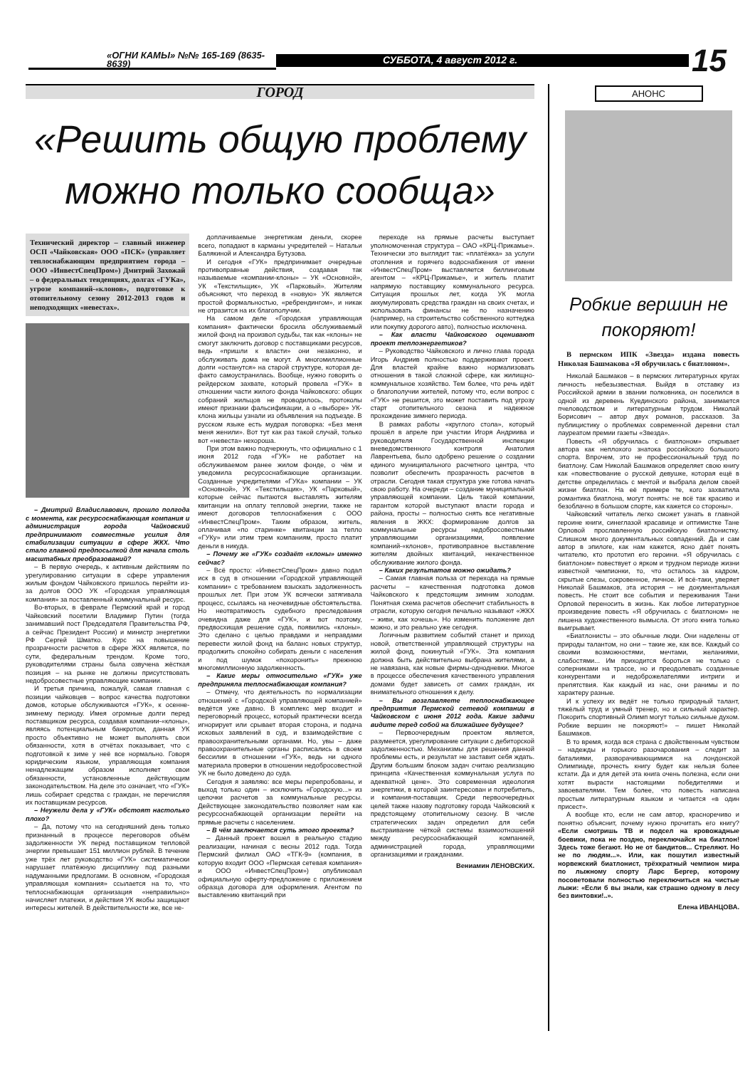«ОГНИ КАМЫ» №№ 165-169 (8635-8639)
СУББОТА, 4 август 2012 г.
15
ГОРОД
«Решить общую проблему можно только сообща»
Технический директор – главный инженер ОСП «Чайковская» ООО «ПСК» (управляет теплоснабжающим предприятием города – ООО «ИнвестСпецПром») Дмитрий Захожай – о федеральных тенденциях, долгах «ГУКа», угрозе компаний-«клонов», подготовке к отопительному сезону 2012-2013 годов и неподходящих «невестах».
– Дмитрий Владиславович, прошло полгода с момента, как ресурсоснабжающая компания и администрация города Чайковский предпринимают совместные усилия для стабилизации ситуации в сфере ЖКХ. Что стало главной предпосылкой для начала столь масштабных преобразований?
– В первую очередь, к активным действиям по урегулированию ситуации в сфере управления жилым фондом Чайковского пришлось перейти из-за долгов ООО УК «Городская управляющая компания» за поставленный коммунальный ресурс.
Во-вторых, в феврале Пермский край и город Чайковский посетили Владимир Путин (тогда занимавший пост Председателя Правительства РФ, а сейчас Президент России) и министр энергетики РФ Сергей Шматко. Курс на повышение прозрачности расчетов в сфере ЖКХ является, по сути, федеральным трендом. Кроме того, руководителями страны была озвучена жёсткая позиция – на рынке не должны присутствовать недобросовестные управляющие компании.
И третья причина, пожалуй, самая главная с позиции чайковцев – вопрос качества подготовки домов, которые обслуживаются «ГУК», к осенне-зимнему периоду. Имея огромные долги перед поставщиком ресурса, создавая компании-«клоны», являясь потенциальным банкротом, данная УК просто объективно не может выполнять свои обязанности, хотя в отчётах показывает, что с подготовкой к зиме у неё все нормально. Говоря юридическим языком, управляющая компания ненадлежащим образом исполняет свои обязанности, установленные действующим законодательством. На деле это означает, что «ГУК» лишь собирает средства с граждан, не перечисляя их поставщикам ресурсов.
– Неужели дела у «ГУК» обстоят настолько плохо?
– Да, потому что на сегодняшний день только признанный в процессе переговоров объём задолженности УК перед поставщиком тепловой энергии превышает 151 миллион рублей. В течение уже трёх лет руководство «ГУК» систематически нарушает платёжную дисциплину под разными надуманными предлогами. В основном, «Городская управляющая компания» ссылается на то, что теплоснабжающая организация «неправильно» начисляет платежи, и действия УК якобы защищают интересы жителей. В действительности же, все не-
доплачиваемые энергетикам деньги, скорее всего, попадают в карманы учредителей – Натальи Балякиной и Александра Бутузова.
И сегодня «ГУК» предпринимает очередные противоправные действия, создавая так называемые «компании-клоны» – УК «Основной», УК «Текстильщик», УК «Парковый». Жителям объясняют, что переход в «новую» УК является простой формальностью, «ребрендингом», и никак не отразится на их благополучии.
На самом деле «Городская управляющая компания» фактически бросила обслуживаемый жилой фонд на произвол судьбы, так как «клоны» не смогут заключить договор с поставщиками ресурсов, ведь «пришли к власти» они незаконно, и обслуживать дома не могут. А многомиллионные долги «останутся» на старой структуре, которая де-факто самоустранилась. Вообще, нужно говорить о рейдерском захвате, который провела «ГУК» в отношении части жилого фонда Чайковского: общих собраний жильцов не проводилось, протоколы имеют признаки фальсификации, а о «выборе» УК-клона жильцы узнали из объявления на подъезде. В русском языке есть мудрая поговорка: «Без меня меня женили». Вот тут как раз такой случай, только вот «невеста» нехороша.
При этом важно подчеркнуть, что официально с 1 июня 2012 года «ГУК» не работает на обслуживаемом ранее жилом фонде, о чём и уведомила ресурсоснабжающие организации. Созданные учредителями «ГУКа» компании – УК «Основной», УК «Текстильщик», УК «Парковый», которые сейчас пытаются выставлять жителям квитанции на оплату тепловой энергии, также не имеют договоров теплоснабжения с ООО «ИнвестСпецПром». Таким образом, житель, оплачивая «по старинке» квитанции за тепло «ГУКу» или этим трем компаниям, просто платит деньги в никуда.
– Почему же «ГУК» создаёт «клоны» именно сейчас?
– Всё просто: «ИнвестСпецПром» давно подал иск в суд в отношении «Городской управляющей компании» с требованием взыскать задолженность прошлых лет. При этом УК всячески затягивала процесс, ссылаясь на неочевидные обстоятельства. Но неотвратимость судебного преследования очевидна даже для «ГУК», и вот поэтому, предвосхищая решение суда, появились «клоны». Это сделано с целью правдами и неправдами перевести жилой фонд на баланс новых структур, продолжить спокойно собирать деньги с населения и под шумок «похоронить» прежнюю многомиллионную задолженность.
– Какие меры относительно «ГУК» уже предприняла теплоснабжающая компания?
– Отмечу, что деятельность по нормализации отношений с «Городской управляющей компанией» ведётся уже давно. В комплекс мер входит и переговорный процесс, который практически всегда игнорирует или срывает вторая сторона, и подача исковых заявлений в суд, и взаимодействие с правоохранительными органами. Но, увы – даже правоохранительные органы расписались в своем бессилии в отношении «ГУК», ведь ни одного материала проверки в отношении недобросовестной УК не было доведено до суда.
Сегодня я заявляю: все меры перепробованы, и выход только один – исключить «Городскую...» из цепочки расчетов за коммунальные ресурсы. Действующее законодательство позволяет нам как ресурсоснабжающей организации перейти на прямые расчеты с населением.
– В чём заключается суть этого проекта?
– Данный проект вошел в реальную стадию реализации, начиная с весны 2012 года. Тогда Пермский филиал ОАО «ТГК-9» (компания, в которую входит ООО «Пермская сетевая компания» и ООО «ИнвестСпецПром») опубликовал официальную оферту-предложение с приложением образца договора для оформления. Агентом по выставлению квитанций при
переходе на прямые расчеты выступает уполномоченная структура – ОАО «КРЦ-Прикамье». Технически это выглядит так: «платёжка» за услуги отопления и горячего водоснабжения от имени «ИнвестСпецПром» выставляется биллинговым агентом – «КРЦ-Прикамье», и житель платит напрямую поставщику коммунального ресурса. Ситуация прошлых лет, когда УК могла аккумулировать средства граждан на своих счетах, и использовать финансы не по назначению (например, на строительство собственного коттеджа или покупку дорогого авто), полностью исключена.
– Как власти Чайковского оценивают проект теплоэнергетиков?
– Руководство Чайковского и лично глава города Игорь Андриив полностью поддерживают проект. Для властей крайне важно нормализовать отношения в такой сложной сфере, как жилищно-коммунальное хозяйство. Тем более, что речь идёт о благополучии жителей, потому что, если вопрос с «ГУК» не решится, это может поставить под угрозу старт отопительного сезона и надежное прохождение зимнего периода.
В рамках работы «круглого стола», который прошёл в апреле при участии Игоря Андриива и руководителя Государственной инспекции вневедомственного контроля Анатолия Лаврентьева, было одобрено решение о создании единого муниципального расчетного центра, что позволит обеспечить прозрачность расчетов в отрасли. Сегодня такая структура уже готова начать свою работу. На очереди – создание муниципальной управляющей компании. Цель такой компании, гарантом которой выступают власти города и района, просты – полностью снять все негативные явления в ЖКХ: формирование долгов за коммунальные ресурсы недобросовестными управляющими организациями, появление компаний-«клонов», противоправное выставление жителям двойных квитанций, некачественное обслуживание жилого фонда.
– Каких результатов можно ожидать?
– Самая главная польза от перехода на прямые расчеты – качественная подготовка домов Чайковского к предстоящим зимним холодам. Понятная схема расчетов обеспечит стабильность в отрасли, которую сегодня печально называют «ЖКХ – живи, как хочешь». Но изменить положение дел можно, и это реально уже сегодня.
Логичным развитием событий станет и приход новой, ответственной управляющей структуры на жилой фонд, покинутый «ГУК». Эта компания должна быть действительно выбрана жителями, а не навязана, как новые фирмы-однодневки. Многое в процессе обеспечения качественного управления домами будет зависеть от самих граждан, их внимательного отношения к делу.
– Вы возглавляете теплоснабжающее предприятия Пермской сетевой компании в Чайковском с июня 2012 года. Какие задачи видите перед собой на ближайшее будущее?
– Первоочередным проектом является, разумеется, урегулирование ситуации с дебиторской задолженностью. Механизмы для решения данной проблемы есть, и результат не заставит себя ждать. Другим большим блоком задач считаю реализацию принципа «Качественная коммунальная услуга по адекватной цене». Это современная идеология энергетики, в которой заинтересован и потребитель, и компания-поставщик. Среди первоочередных целей также назову подготовку города Чайковский к предстоящему отопительному сезону. В числе стратегических задач определил для себя выстраивание чёткой системы взаимоотношений между ресурсоснабжающей компанией, администрацией города, управляющими организациями и гражданами.
Вениамин ЛЕНОВСКИХ.
АНОНС
Робкие вершин не покоряют!
В пермском ИПК «Звезда» издана повесть Николая Башмакова «Я обручилась с биатлоном».
Николай Башмаков – в пермских литературных кругах личность небезызвестная. Выйдя в отставку из Российской армии в звании полковника, он поселился в одной из деревень Куединского района, занимается пчеловодством и литературным трудом. Николай Борисович – автор двух романов, рассказов. За публицистику о проблемах современной деревни стал лауреатом премии газеты «Звезда».
Повесть «Я обручилась с биатлоном» открывает автора как неплохого знатока российского большого спорта. Впрочем, это не профессиональный труд по биатлону. Сам Николай Башмаков определяет свою книгу как «повествование о русской девушке, которая ещё в детстве определилась с мечтой и выбрала делом своей жизни биатлон. На её примере те, кого захватила романтика биатлона, могут понять: не всё так красиво и безоблачно в большом спорте, как кажется со стороны».
Чайковский читатель легко сможет узнать в главной героине книги, синеглазой красавице и оптимистке Тане Орловой прославленную российскую биатлонистку. Слишком много документальных совпадений. Да и сам автор в эпилоге, как нам кажется, ясно даёт понять читателю, кто прототип его героини. «Я обручилась с биатлоном» повествует о ярком и трудном периоде жизни известной чемпионки, то, что осталось за кадром, скрытые слезы, сокровенное, личное. И всё-таки, уверяет Николай Башмаков, эта история – не документальная повесть. Не стоит все события и переживания Тани Орловой переносить в жизнь. Как любое литературное произведение повесть «Я обручилась с биатлоном» не лишена художественного вымысла. От этого книга только выигрывает.
«Биатлонисты – это обычные люди. Они наделены от природы талантом, но они – такие же, как все. Каждый со своими возможностями, мечтами, желаниями, слабостями... Им приходится бороться не только с соперниками на трассе, но и преодолевать созданные конкурентами и недоброжелателями интриги и препятствия. Как каждый из нас, они ранимы и по характеру разные.
И к успеху их ведёт не только природный талант, тяжёлый труд и умный тренер, но и сильный характер. Покорить спортивный Олимп могут только сильные духом. Робкие вершин не покоряют!» – пишет Николай Башмаков.
В то время, когда вся страна с двойственным чувством – надежды и горького разочарования – следит за баталиями, разворачивающимися на лондонской Олимпиаде, прочесть книгу будет как нельзя более кстати. Да и для детей эта книга очень полезна, если они хотят вырасти настоящими победителями и завоевателями. Тем более, что повесть написана простым литературным языком и читается «в один присест».
А вообще кто, если не сам автор, красноречиво и понятно объяснит, почему нужно прочитать его книгу? «Если смотришь ТВ и подсел на кровожадные боевики, пока не поздно, переключайся на биатлон! Здесь тоже бегают. Но не от бандитов... Стреляют. Но не по людям...». Или, как пошутил известный норвежский биатлонист, трёхкратный чемпион мира по лыжному спорту Ларс Бергер, которому посоветовали полностью переключиться на чистые лыжи: «Если б вы знали, как страшно одному в лесу без винтовки!..».
Елена ИВАНЦОВА.